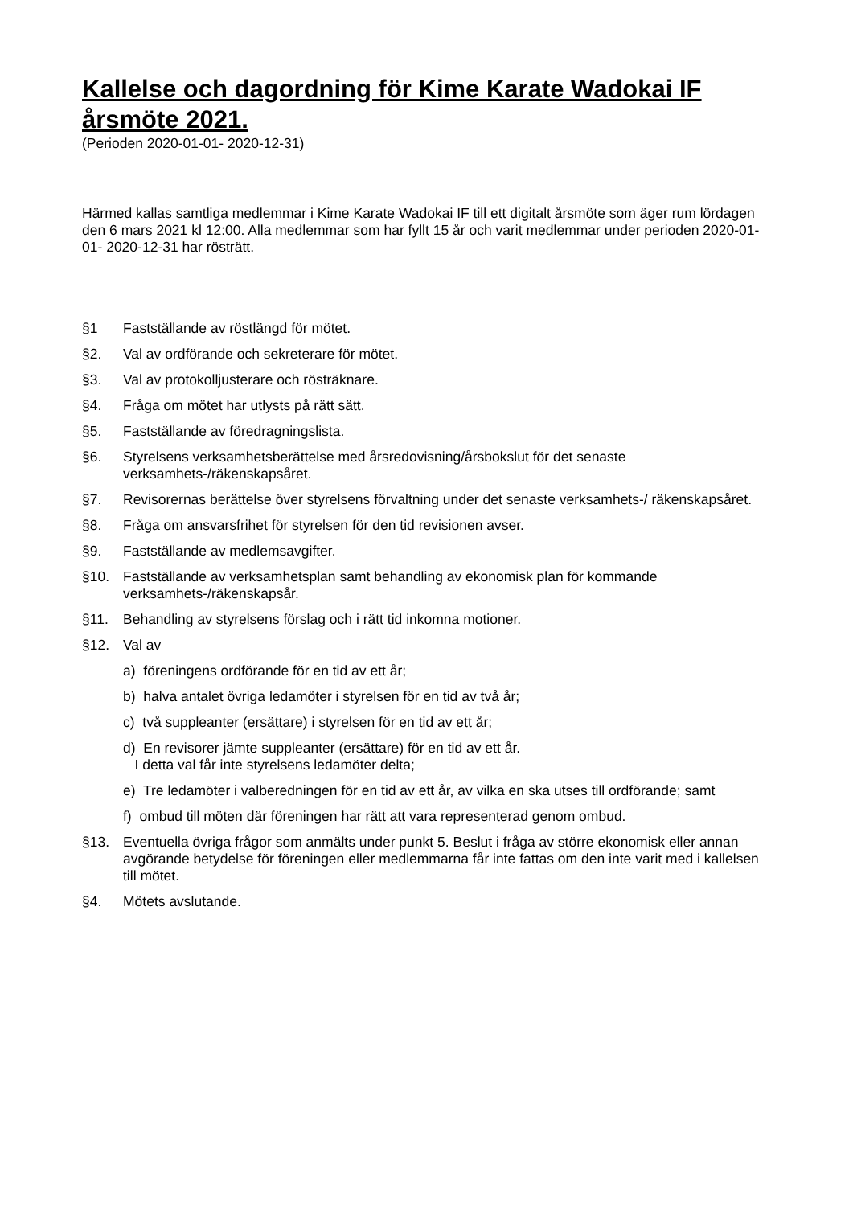Kallelse och dagordning för Kime Karate Wadokai IF årsmöte 2021.
(Perioden 2020-01-01- 2020-12-31)
Härmed kallas samtliga medlemmar i Kime Karate Wadokai IF till ett digitalt årsmöte som äger rum lördagen den 6 mars 2021 kl 12:00. Alla medlemmar som har fyllt 15 år och varit medlemmar under perioden 2020-01-01- 2020-12-31 har rösträtt.
§1 Fastställande av röstlängd för mötet.
§2. Val av ordförande och sekreterare för mötet.
§3. Val av protokolljusterare och rösträknare.
§4. Fråga om mötet har utlysts på rätt sätt.
§5. Fastställande av föredragningslista.
§6. Styrelsens verksamhetsberättelse med årsredovisning/årsbokslut för det senaste verksamhets-/räkenskapsåret.
§7. Revisorernas berättelse över styrelsens förvaltning under det senaste verksamhets-/ räkenskapsåret.
§8. Fråga om ansvarsfrihet för styrelsen för den tid revisionen avser.
§9. Fastställande av medlemsavgifter.
§10. Fastställande av verksamhetsplan samt behandling av ekonomisk plan för kommande verksamhets-/räkenskapsår.
§11. Behandling av styrelsens förslag och i rätt tid inkomna motioner.
§12. Val av
a) föreningens ordförande för en tid av ett år;
b) halva antalet övriga ledamöter i styrelsen för en tid av två år;
c) två suppleanter (ersättare) i styrelsen för en tid av ett år;
d) En revisorer jämte suppleanter (ersättare) för en tid av ett år.
I detta val får inte styrelsens ledamöter delta;
e) Tre ledamöter i valberedningen för en tid av ett år, av vilka en ska utses till ordförande; samt
f) ombud till möten där föreningen har rätt att vara representerad genom ombud.
§13. Eventuella övriga frågor som anmälts under punkt 5. Beslut i fråga av större ekonomisk eller annan avgörande betydelse för föreningen eller medlemmarna får inte fattas om den inte varit med i kallelsen till mötet.
§4. Mötets avslutande.